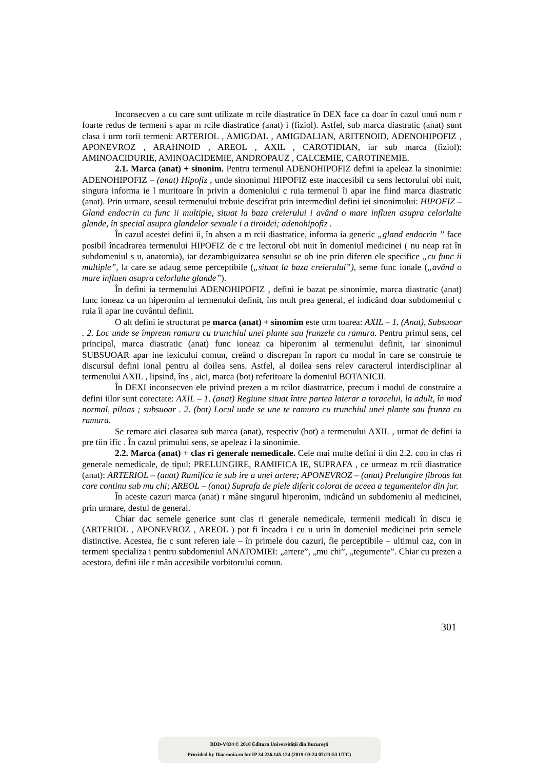Inconsecven a cu care sunt utilizate m rcile diastratice în DEX face ca doar în cazul unui num r foarte redus de termeni s apar m rcile diastratice (anat) i (fiziol). Astfel, sub marca diastratic (anat) sunt clasa i urm torii termeni: ARTERIOL , AMIGDAL , AMIGDALIAN, ARITENOID, ADENOHIPOFIZ , APONEVROZ , ARAHNOID , AREOL , AXIL , CAROTIDIAN, iar sub marca (fiziol): AMINOACIDURIE, AMINOACIDEMIE, ANDROPAUZ , CALCEMIE, CAROTINEMIE.
2.1. Marca (anat) + sinonim. Pentru termenul ADENOHIPOFIZ defini ia apeleaz la sinonimie: ADENOHIPOFIZ – (anat) Hipofiz , unde sinonimul HIPOFIZ este inaccesibil ca sens lectorului obi nuit, singura informa ie l muritoare în privin a domeniului c ruia termenul îi apar ine fiind marca diastratic (anat). Prin urmare, sensul termenului trebuie descifrat prin intermediul defini iei sinonimului: HIPOFIZ – Gland endocrin cu func ii multiple, situat la baza creierului i având o mare influen asupra celorlalte glande, în special asupra glandelor sexuale i a tiroidei; adenohipofiz .
În cazul acestei defini ii, în absen a m rcii diastratice, informa ia generic „gland endocrin ” face posibil încadrarea termenului HIPOFIZ de c tre lectorul obi nuit în domeniul medicinei ( nu neap rat în subdomeniul s u, anatomia), iar dezambiguizarea sensului se ob ine prin diferen ele specifice „cu func ii multiple”, la care se adaug seme perceptibile („situat la baza creierului”), seme func ionale („având o mare influen asupra celorlalte glande”).
În defini ia termenului ADENOHIPOFIZ , defini ie bazat pe sinonimie, marca diastratic (anat) func ioneaz ca un hiperonim al termenului definit, îns mult prea general, el indicând doar subdomeniul c ruia îi apar ine cuvântul definit.
O alt defini ie structurat pe marca (anat) + sinomim este urm toarea: AXIL – 1. (Anat), Subsuoar . 2. Loc unde se împreun ramura cu trunchiul unei plante sau frunzele cu ramura. Pentru primul sens, cel principal, marca diastratic (anat) func ioneaz ca hiperonim al termenului definit, iar sinonimul SUBSUOAR apar ine lexicului comun, creând o discrepan în raport cu modul în care se construie te discursul defini ional pentru al doilea sens. Astfel, al doilea sens relev caracterul interdisciplinar al termenului AXIL , lipsind, îns , aici, marca (bot) referitoare la domeniul BOTANICII.
În DEXI inconsecven ele privind prezen a m rcilor diastratrice, precum i modul de construire a defini iilor sunt corectate: AXIL – 1. (anat) Regiune situat între partea laterar a toracelui, la adult, în mod normal, piloas ; subsuoar . 2. (bot) Locul unde se une te ramura cu trunchiul unei plante sau frunza cu ramura.
Se remarc aici clasarea sub marca (anat), respectiv (bot) a termenului AXIL , urmat de defini ia pre tiin ific . În cazul primului sens, se apeleaz i la sinonimie.
2.2. Marca (anat) + clas ri generale nemedicale. Cele mai multe defini ii din 2.2. con in clas ri generale nemedicale, de tipul: PRELUNGIRE, RAMIFICA IE, SUPRAFA , ce urmeaz m rcii diastratice (anat): ARTERIOL – (anat) Ramifica ie sub ire a unei artere; APONEVROZ – (anat) Prelungire fibroas lat care continu sub mu chi; AREOL – (anat) Suprafa de piele diferit colorat de aceea a tegumentelor din jur.
În aceste cazuri marca (anat) r mâne singurul hiperonim, indicând un subdomeniu al medicinei, prin urmare, destul de general.
Chiar dac semele generice sunt clas ri generale nemedicale, termenii medicali în discu ie (ARTERIOL , APONEVROZ , AREOL ) pot fi încadra i cu u urin în domeniul medicinei prin semele distinctive. Acestea, fie c sunt referen iale – în primele dou cazuri, fie perceptibile – ultimul caz, con in termeni specializa i pentru subdomeniul ANATOMIEI: „artere”, „mu chi”, „tegumente”. Chiar cu prezen a acestora, defini iile r mân accesibile vorbitorului comun.
301
BDD-V834 © 2010 Editura Universității din București
Provided by Diacronia.ro for IP 34.236.145.124 (2019-03-24 07:23:53 UTC)